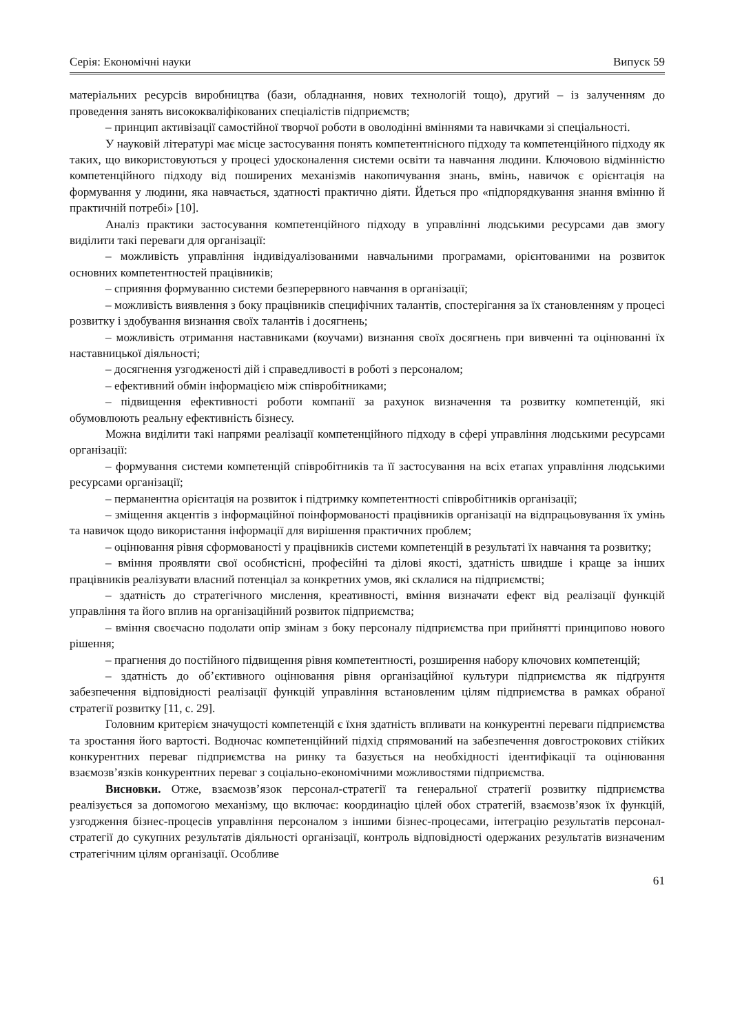Серія: Економічні науки Випуск 59
матеріальних ресурсів виробництва (бази, обладнання, нових технологій тощо), другий – із залученням до проведення занять висококваліфікованих спеціалістів підприємств;
– принцип активізації самостійної творчої роботи в оволодінні вміннями та навичками зі спеціальності.
У науковій літературі має місце застосування понять компетентнісного підходу та компетенційного підходу як таких, що використовуються у процесі удосконалення системи освіти та навчання людини. Ключовою відмінністю компетенційного підходу від поширених механізмів накопичування знань, вмінь, навичок є орієнтація на формування у людини, яка навчається, здатності практично діяти. Йдеться про «підпорядкування знання вмінню й практичній потребі» [10].
Аналіз практики застосування компетенційного підходу в управлінні людськими ресурсами дав змогу виділити такі переваги для організації:
– можливість управління індивідуалізованими навчальними програмами, орієнтованими на розвиток основних компетентностей працівників;
– сприяння формуванню системи безперервного навчання в організації;
– можливість виявлення з боку працівників специфічних талантів, спостерігання за їх становленням у процесі розвитку і здобування визнання своїх талантів і досягнень;
– можливість отримання наставниками (коучами) визнання своїх досягнень при вивченні та оцінюванні їх наставницької діяльності;
– досягнення узгодженості дій і справедливості в роботі з персоналом;
– ефективний обмін інформацією між співробітниками;
– підвищення ефективності роботи компанії за рахунок визначення та розвитку компетенцій, які обумовлюють реальну ефективність бізнесу.
Можна виділити такі напрями реалізації компетенційного підходу в сфері управління людськими ресурсами організації:
– формування системи компетенцій співробітників та її застосування на всіх етапах управління людськими ресурсами організації;
– перманентна орієнтація на розвиток і підтримку компетентності співробітників організації;
– зміщення акцентів з інформаційної поінформованості працівників організації на відпрацьовування їх умінь та навичок щодо використання інформації для вирішення практичних проблем;
– оцінювання рівня сформованості у працівників системи компетенцій в результаті їх навчання та розвитку;
– вміння проявляти свої особистісні, професійні та ділові якості, здатність швидше і краще за інших працівників реалізувати власний потенціал за конкретних умов, які склалися на підприємстві;
– здатність до стратегічного мислення, креативності, вміння визначати ефект від реалізації функцій управління та його вплив на організаційний розвиток підприємства;
– вміння своєчасно подолати опір змінам з боку персоналу підприємства при прийнятті принципово нового рішення;
– прагнення до постійного підвищення рівня компетентності, розширення набору ключових компетенцій;
– здатність до об’єктивного оцінювання рівня організаційної культури підприємства як підґрунтя забезпечення відповідності реалізації функцій управління встановленим цілям підприємства в рамках обраної стратегії розвитку [11, с. 29].
Головним критерієм значущості компетенцій є їхня здатність впливати на конкурентні переваги підприємства та зростання його вартості. Водночас компетенційний підхід спрямований на забезпечення довгострокових стійких конкурентних переваг підприємства на ринку та базується на необхідності ідентифікації та оцінювання взаємозв’язків конкурентних переваг з соціально-економічними можливостями підприємства.
Висновки. Отже, взаємозв’язок персонал-стратегії та генеральної стратегії розвитку підприємства реалізується за допомогою механізму, що включає: координацію цілей обох стратегій, взаємозв’язок їх функцій, узгодження бізнес-процесів управління персоналом з іншими бізнес-процесами, інтеграцію результатів персонал-стратегії до сукупних результатів діяльності організації, контроль відповідності одержаних результатів визначеним стратегічним цілям організації. Особливе
61